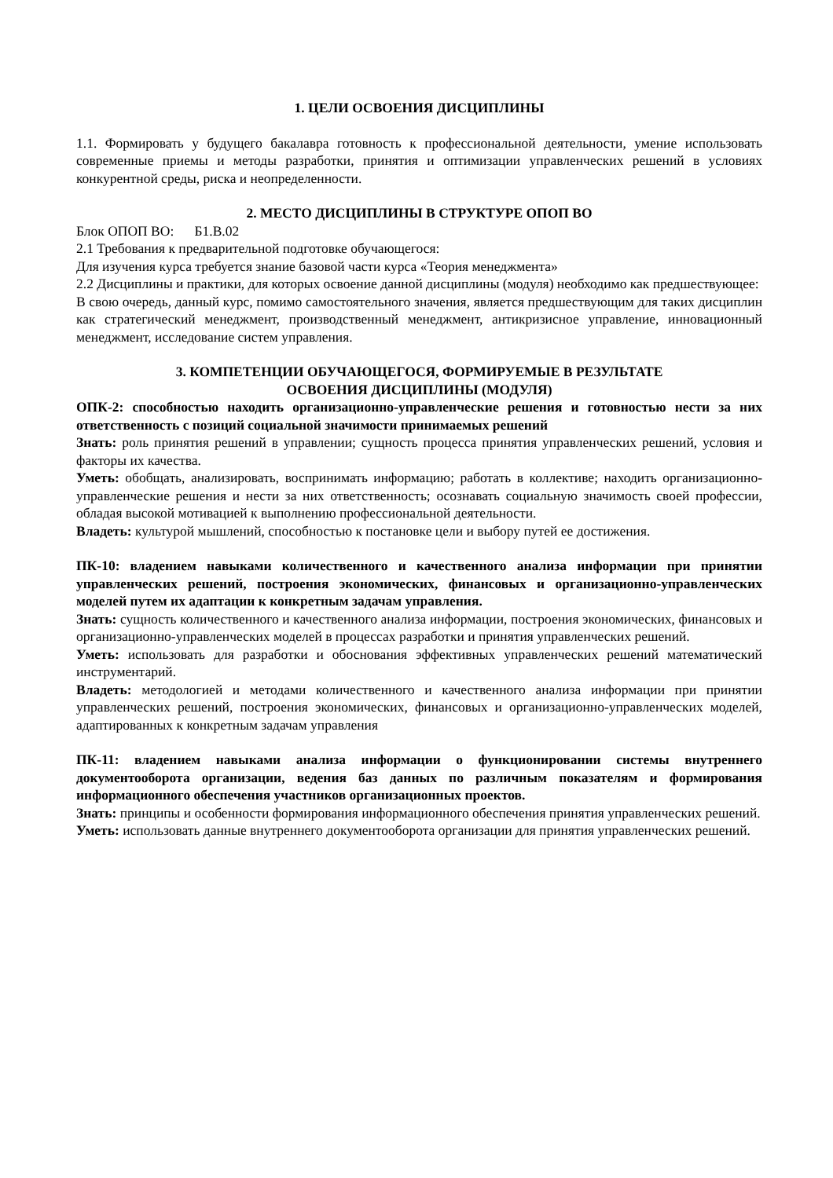1. ЦЕЛИ ОСВОЕНИЯ ДИСЦИПЛИНЫ
1.1. Формировать у будущего бакалавра готовность к профессиональной деятельности, умение использовать современные приемы и методы разработки, принятия и оптимизации управленческих решений в условиях конкурентной среды, риска и неопределенности.
2. МЕСТО ДИСЦИПЛИНЫ В СТРУКТУРЕ ОПОП ВО
Блок ОПОП ВО: Б1.В.02
2.1 Требования к предварительной подготовке обучающегося:
Для изучения курса требуется знание базовой части курса «Теория менеджмента»
2.2 Дисциплины и практики, для которых освоение данной дисциплины (модуля) необходимо как предшествующее:
В свою очередь, данный курс, помимо самостоятельного значения, является предшествующим для таких дисциплин как стратегический менеджмент, производственный менеджмент, антикризисное управление, инновационный менеджмент, исследование систем управления.
3. КОМПЕТЕНЦИИ ОБУЧАЮЩЕГОСЯ, ФОРМИРУЕМЫЕ В РЕЗУЛЬТАТЕ
ОСВОЕНИЯ ДИСЦИПЛИНЫ (МОДУЛЯ)
ОПК-2: способностью находить организационно-управленческие решения и готовностью нести за них ответственность с позиций социальной значимости принимаемых решений
Знать: роль принятия решений в управлении; сущность процесса принятия управленческих решений, условия и факторы их качества.
Уметь: обобщать, анализировать, воспринимать информацию; работать в коллективе; находить организационно-управленческие решения и нести за них ответственность; осознавать социальную значимость своей профессии, обладая высокой мотивацией к выполнению профессиональной деятельности.
Владеть: культурой мышлений, способностью к постановке цели и выбору путей ее достижения.
ПК-10: владением навыками количественного и качественного анализа информации при принятии управленческих решений, построения экономических, финансовых и организационно-управленческих моделей путем их адаптации к конкретным задачам управления.
Знать: сущность количественного и качественного анализа информации, построения экономических, финансовых и организационно-управленческих моделей в процессах разработки и принятия управленческих решений.
Уметь: использовать для разработки и обоснования эффективных управленческих решений математический инструментарий.
Владеть: методологией и методами количественного и качественного анализа информации при принятии управленческих решений, построения экономических, финансовых и организационно-управленческих моделей, адаптированных к конкретным задачам управления
ПК-11: владением навыками анализа информации о функционировании системы внутреннего документооборота организации, ведения баз данных по различным показателям и формирования информационного обеспечения участников организационных проектов.
Знать: принципы и особенности формирования информационного обеспечения принятия управленческих решений.
Уметь: использовать данные внутреннего документооборота организации для принятия управленческих решений.